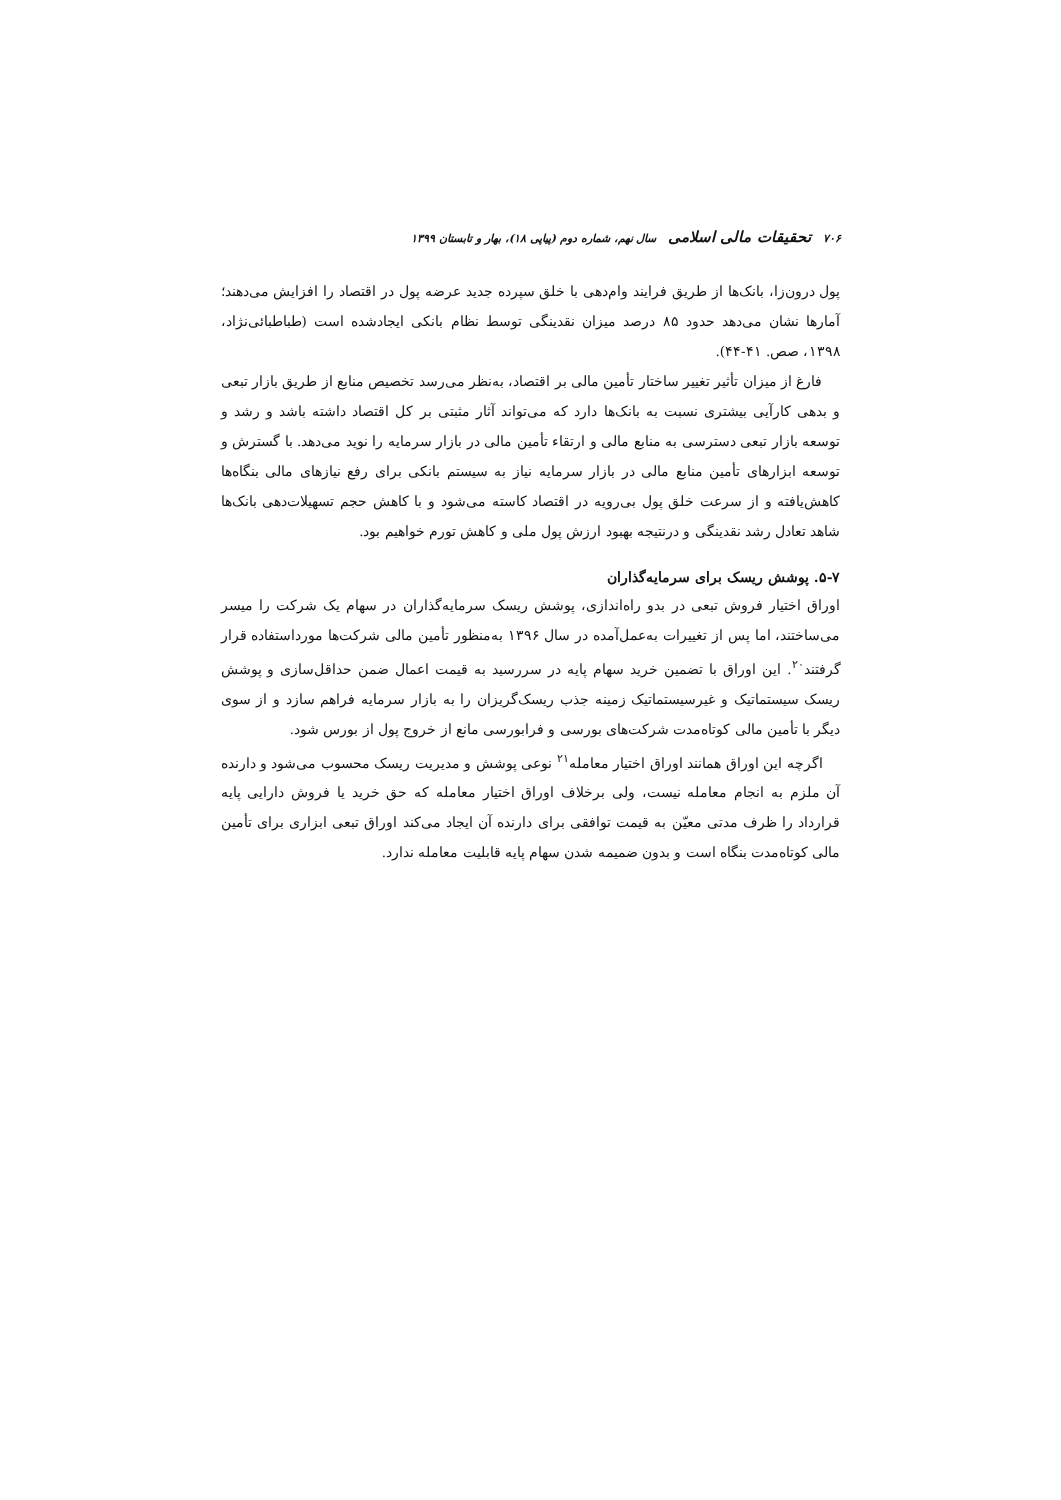۷۰۶ تحقیقات مالی اسلامی سال نهم، شماره دوم (پیاپی ۱۸)، بهار و تابستان ۱۳۹۹
پول درون‌زا، بانک‌ها از طریق فرایند وام‌دهی با خلق سپرده جدید عرضه پول در اقتصاد را افزایش می‌دهند؛ آمارها نشان می‌دهد حدود ۸۵ درصد میزان نقدینگی توسط نظام بانکی ایجادشده است (طباطبائی‌نژاد، ۱۳۹۸، صص. ۴۱-۴۴).
فارغ از میزان تأثیر تغییر ساختار تأمین مالی بر اقتصاد، به‌نظر می‌رسد تخصیص منابع از طریق بازار تبعی و بدهی کارآیی بیشتری نسبت به بانک‌ها دارد که می‌تواند آثار مثبتی بر کل اقتصاد داشته باشد و رشد و توسعه بازار تبعی دسترسی به منابع مالی و ارتقاء تأمین مالی در بازار سرمایه را نوید می‌دهد. با گسترش و توسعه ابزارهای تأمین منابع مالی در بازار سرمایه نیاز به سیستم بانکی برای رفع نیازهای مالی بنگاه‌ها کاهش‌یافته و از سرعت خلق پول بی‌رویه در اقتصاد کاسته می‌شود و با کاهش حجم تسهیلات‌دهی بانک‌ها شاهد تعادل رشد نقدینگی و درنتیجه بهبود ارزش پول ملی و کاهش تورم خواهیم بود.
۵-۷. پوشش ریسک برای سرمایه‌گذاران
اوراق اختیار فروش تبعی در بدو راه‌اندازی، پوشش ریسک سرمایه‌گذاران در سهام یک شرکت را میسر می‌ساختند، اما پس از تغییرات به‌عمل‌آمده در سال ۱۳۹۶ به‌منظور تأمین مالی شرکت‌ها مورداستفاده قرار گرفتند<sup>۲۰</sup>. این اوراق با تضمین خرید سهام پایه در سررسید به قیمت اعمال ضمن حداقل‌سازی و پوشش ریسک سیستماتیک و غیرسیستماتیک زمینه جذب ریسک‌گریزان را به بازار سرمایه فراهم سازد و از سوی دیگر با تأمین مالی کوتاه‌مدت شرکت‌های بورسی و فرابورسی مانع از خروج پول از بورس شود.
اگرچه این اوراق همانند اوراق اختیار معامله<sup>۲۱</sup> نوعی پوشش و مدیریت ریسک محسوب می‌شود و دارنده آن ملزم به انجام معامله نیست، ولی برخلاف اوراق اختیار معامله که حق خرید یا فروش دارایی پایه قرارداد را ظرف مدتی معیّن به قیمت توافقی برای دارنده آن ایجاد می‌کند اوراق تبعی ابزاری برای تأمین مالی کوتاه‌مدت بنگاه است و بدون ضمیمه شدن سهام پایه قابلیت معامله ندارد.